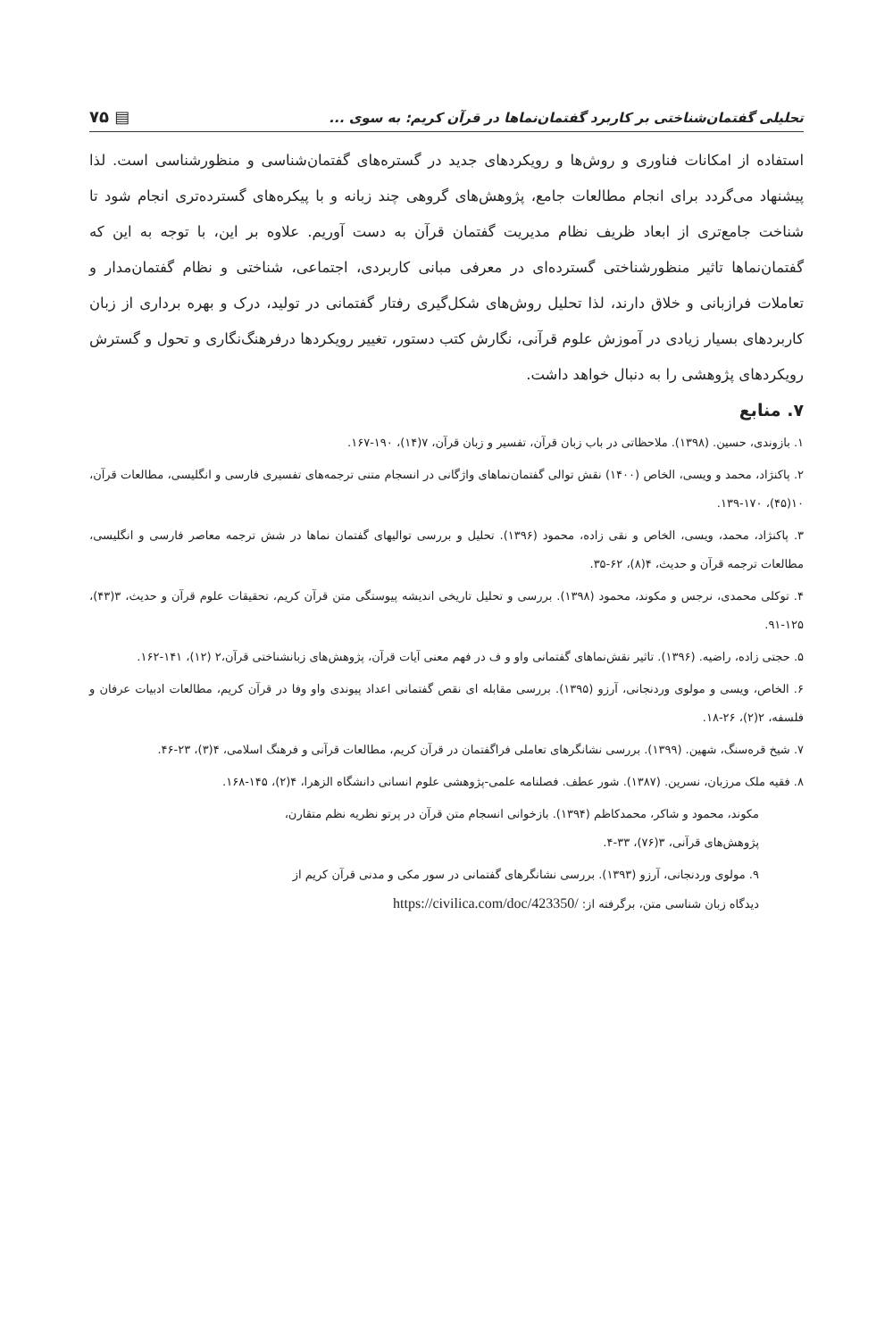تحلیلی گفتمان‌شناختی بر کاربرد گفتمان‌نماها در قرآن کریم: به سوی ... ▤ ۷۵
استفاده از امکانات فناوری و روش‌ها و رویکردهای جدید در گستره‌های گفتمان‌شناسی و منظورشناسی است. لذا پیشنهاد می‌گردد برای انجام مطالعات جامع، پژوهش‌های گروهی چند زبانه و با پیکره‌های گسترده‌تری انجام شود تا شناخت جامع‌تری از ابعاد ظریف نظام مدیریت گفتمان قرآن به دست آوریم. علاوه بر این، با توجه به این که گفتمان‌نماها تاثیر منظورشناختی گسترده‌ای در معرفی مبانی کاربردی، اجتماعی، شناختی و نظام گفتمان‌مدار و تعاملات فرازبانی و خلاق دارند، لذا تحلیل روش‌های شکل‌گیری رفتار گفتمانی در تولید، درک و بهره برداری از زبان کاربردهای بسیار زیادی در آموزش علوم قرآنی، نگارش کتب دستور، تغییر رویکردها درفرهنگ‌نگاری و تحول و گسترش رویکردهای پژوهشی را به دنبال خواهد داشت.
۷. منابع
۱. بازوندی، حسین. (۱۳۹۸). ملاحظاتی در باب زبان قرآن، تفسیر و زبان قرآن، ۷(۱۴)، ۱۹۰-۱۶۷.
۲. پاکنژاد، محمد و ویسی، الخاص (۱۴۰۰) نقش توالی گفتمان‌نماهای واژگانی در انسجام متنی ترجمه‌های تفسیری فارسی و انگلیسی، مطالعات قرآن، ۱۰(۴۵)، ۱۷۰-۱۳۹.
۳. پاکنژاد، محمد، ویسی، الخاص و نقی زاده، محمود (۱۳۹۶). تحلیل و بررسی توالیهای گفتمان نماها در شش ترجمه معاصر فارسی و انگلیسی، مطالعات ترجمه قرآن و حدیث، ۴(۸)، ۶۲-۳۵.
۴. توکلی محمدی، نرجس و مکوند، محمود (۱۳۹۸). بررسی و تحلیل تاریخی اندیشه پیوستگی متن قرآن کریم، تحقیقات علوم قرآن و حدیث، ۳(۴۳)، ۱۲۵-۹۱.
۵. حجتی زاده، راضیه. (۱۳۹۶). تاثیر نقش‌نماهای گفتمانی واو و ف در فهم معنی آیات قرآن، پژوهش‌های زبانشناختی قرآن،۲ (۱۲)، ۱۴۱-۱۶۲.
۶. الخاص، ویسی و مولوی وردنجانی، آرزو (۱۳۹۵). بررسی مقابله ای نقص گفتمانی اعداد پیوندی واو وفا در قرآن کریم، مطالعات ادبیات عرفان و فلسفه، ۲(۲)، ۲۶-۱۸.
۷. شیخ قره‌سنگ، شهین. (۱۳۹۹). بررسی نشانگرهای تعاملی فراگفتمان در قرآن کریم، مطالعات قرآنی و فرهنگ اسلامی، ۴(۳)، ۲۳-۴۶.
۸. فقیه ملک مرزبان، نسرین. (۱۳۸۷). شور عطف. فصلنامه علمی-پژوهشی علوم انسانی دانشگاه الزهرا، ۴(۲)، ۱۴۵-۱۶۸.
مکوند، محمود و شاکر، محمدکاظم (۱۳۹۴). بازخوانی انسجام متن قرآن در پرتو نظریه نظم متقارن،
پژوهش‌های قرآنی، ۳(۷۶)، ۳۳-۴.
۹. مولوی وردنجانی، آرزو (۱۳۹۳). بررسی نشانگرهای گفتمانی در سور مکی و مدنی قرآن کریم از
دیدگاه زبان شناسی متن، برگرفته از: https://civilica.com/doc/423350/